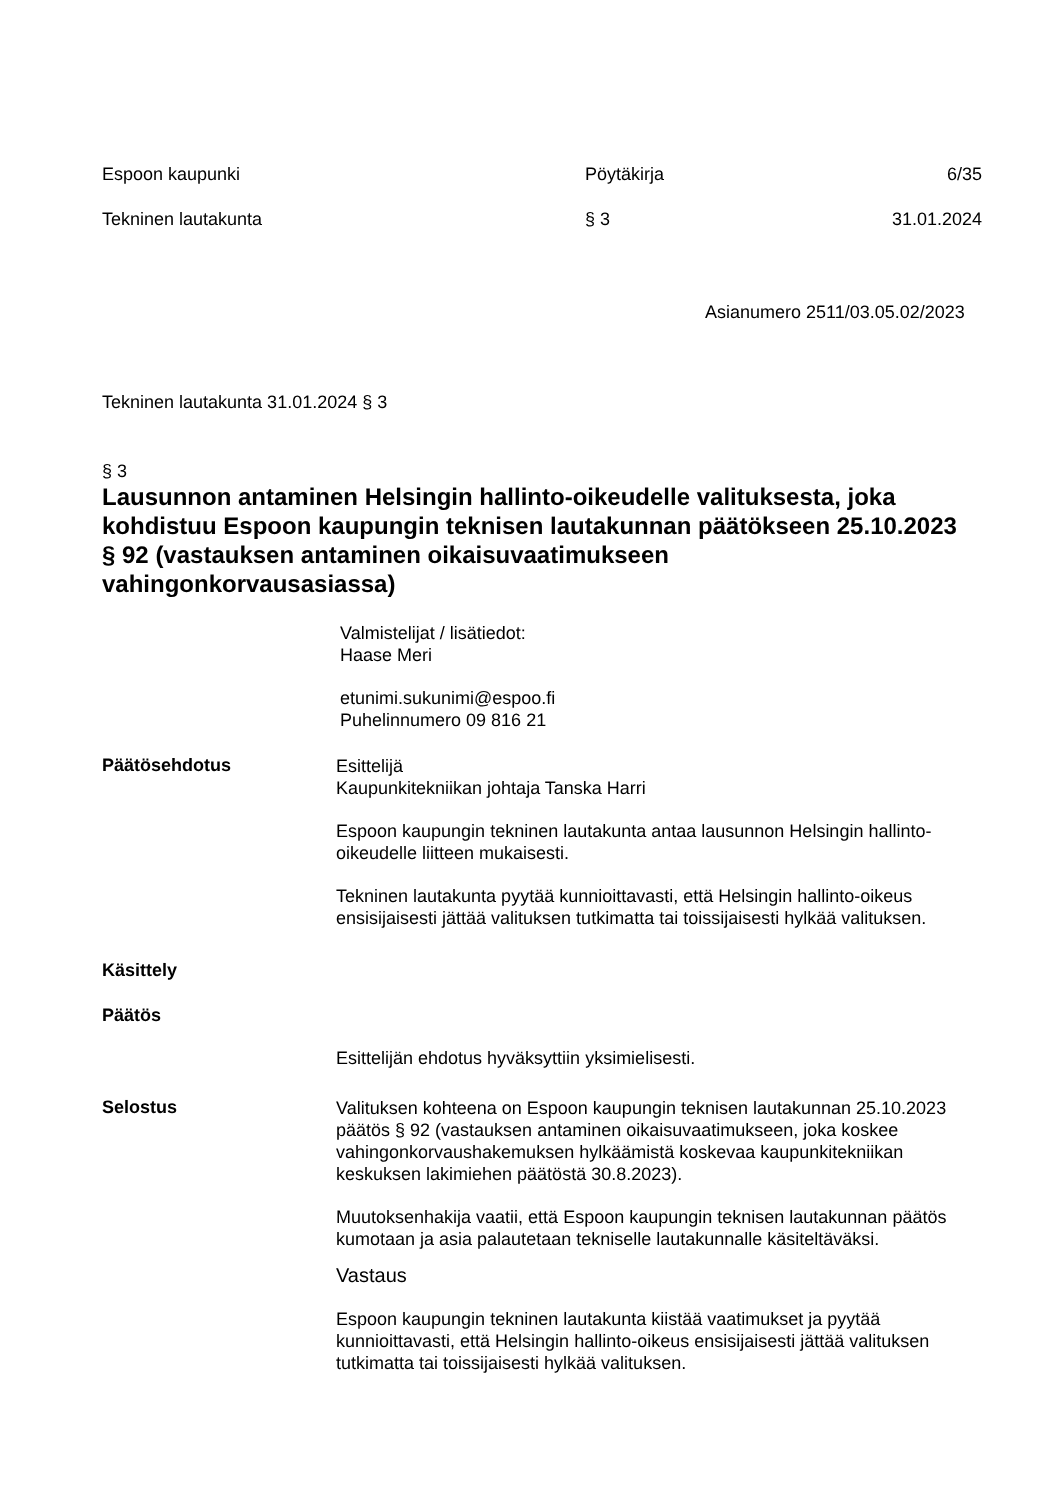Espoon kaupunki Pöytäkirja 6/35
Tekninen lautakunta § 3 31.01.2024
Asianumero 2511/03.05.02/2023
Tekninen lautakunta 31.01.2024 § 3
§ 3
Lausunnon antaminen Helsingin hallinto-oikeudelle valituksesta, joka kohdistuu Espoon kaupungin teknisen lautakunnan päätökseen 25.10.2023 § 92 (vastauksen antaminen oikaisuvaatimukseen vahingonkorvausasiassa)
Valmistelijat / lisätiedot:
Haase Meri
etunimi.sukunimi@espoo.fi
Puhelinnumero 09 816 21
Päätösehdotus
Esittelijä
Kaupunkitekniikan johtaja Tanska Harri
Espoon kaupungin tekninen lautakunta antaa lausunnon Helsingin hallinto-oikeudelle liitteen mukaisesti.
Tekninen lautakunta pyytää kunnioittavasti, että Helsingin hallinto-oikeus ensisijaisesti jättää valituksen tutkimatta tai toissijaisesti hylkää valituksen.
Käsittely
Päätös
Esittelijän ehdotus hyväksyttiin yksimielisesti.
Selostus
Valituksen kohteena on Espoon kaupungin teknisen lautakunnan 25.10.2023 päätös § 92 (vastauksen antaminen oikaisuvaatimukseen, joka koskee vahingonkorvaushakemuksen hylkäämistä koskevaa kaupunkitekniikan keskuksen lakimiehen päätöstä 30.8.2023).
Muutoksenhakija vaatii, että Espoon kaupungin teknisen lautakunnan päätös kumotaan ja asia palautetaan tekniselle lautakunnalle käsiteltäväksi.
Vastaus
Espoon kaupungin tekninen lautakunta kiistää vaatimukset ja pyytää kunnioittavasti, että Helsingin hallinto-oikeus ensisijaisesti jättää valituksen tutkimatta tai toissijaisesti hylkää valituksen.